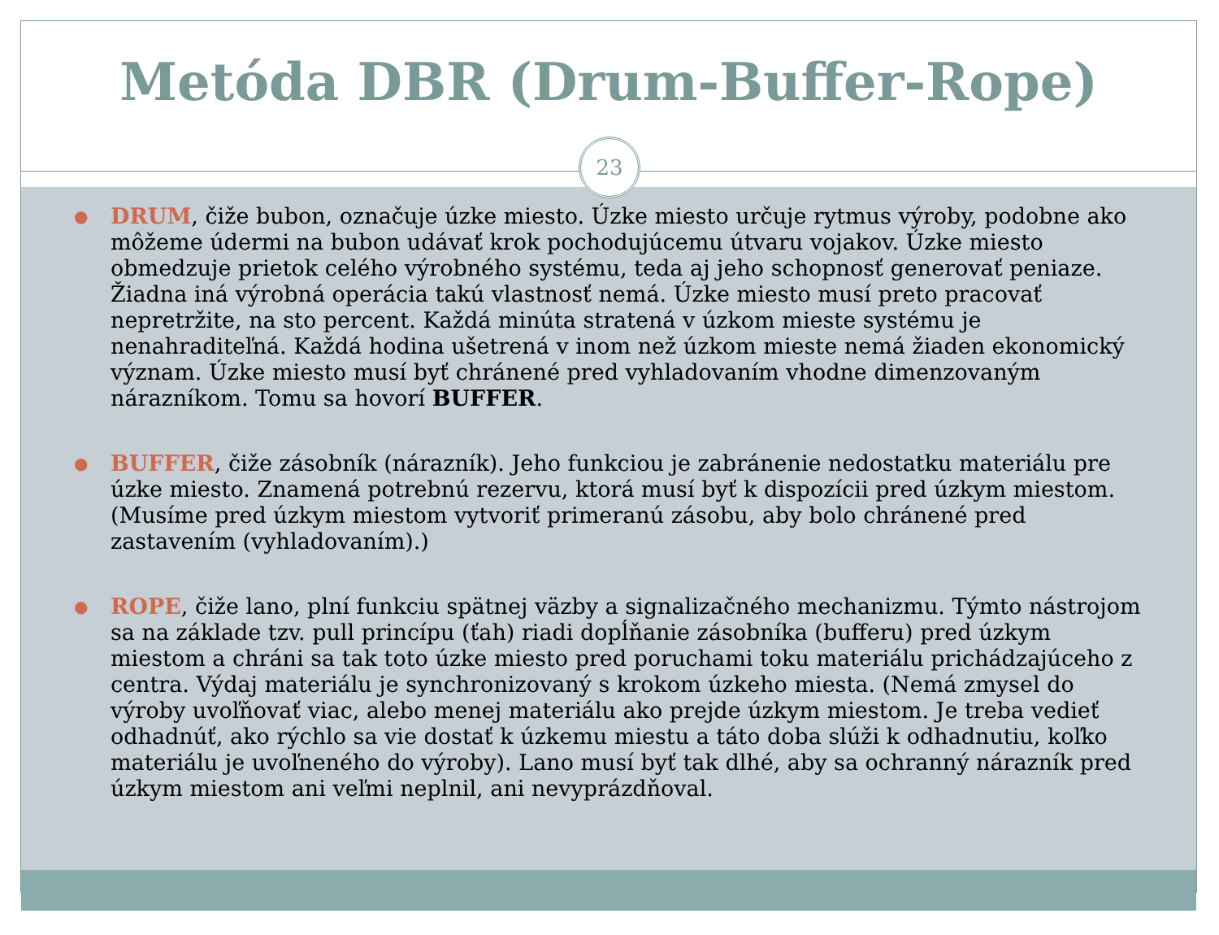Metóda DBR (Drum-Buffer-Rope)
23
● DRUM, čiže bubon, označuje úzke miesto. Úzke miesto určuje rytmus výroby, podobne ako môžeme údermi na bubon udávať krok pochodujúcemu útvaru vojakov. Úzke miesto obmedzuje prietok celého výrobného systému, teda aj jeho schopnosť generovať peniaze. Žiadna iná výrobná operácia takú vlastnosť nemá. Úzke miesto musí preto pracovať nepretržite, na sto percent. Každá minúta stratená v úzkom mieste systému je nenahraditeľná. Každá hodina ušetrená v inom než úzkom mieste nemá žiaden ekonomický význam. Úzke miesto musí byť chránené pred vyhladovaním vhodne dimenzovaným nárazníkom. Tomu sa hovorí BUFFER.
● BUFFER, čiže zásobník (nárazník). Jeho funkciou je zabránenie nedostatku materiálu pre úzke miesto. Znamená potrebnú rezervu, ktorá musí byť k dispozícii pred úzkym miestom. (Musíme pred úzkym miestom vytvoriť primeranú zásobu, aby bolo chránené pred zastavením (vyhladovaním).)
● ROPE, čiže lano, plní funkciu spätnej väzby a signalizačného mechanizmu. Týmto nástrojom sa na základe tzv. pull princípu (ťah) riadi dopĺňanie zásobníka (bufferu) pred úzkym miestom a chráni sa tak toto úzke miesto pred poruchami toku materiálu prichádzajúceho z centra. Výdaj materiálu je synchronizovaný s krokom úzkeho miesta. (Nemá zmysel do výroby uvoľňovať viac, alebo menej materiálu ako prejde úzkym miestom. Je treba vedieť odhadnúť, ako rýchlo sa vie dostať k úzkemu miestu a táto doba slúži k odhadnutiu, koľko materiálu je uvoľneného do výroby). Lano musí byť tak dlhé, aby sa ochranný nárazník pred úzkym miestom ani veľmi neplnil, ani nevyprázdňoval.